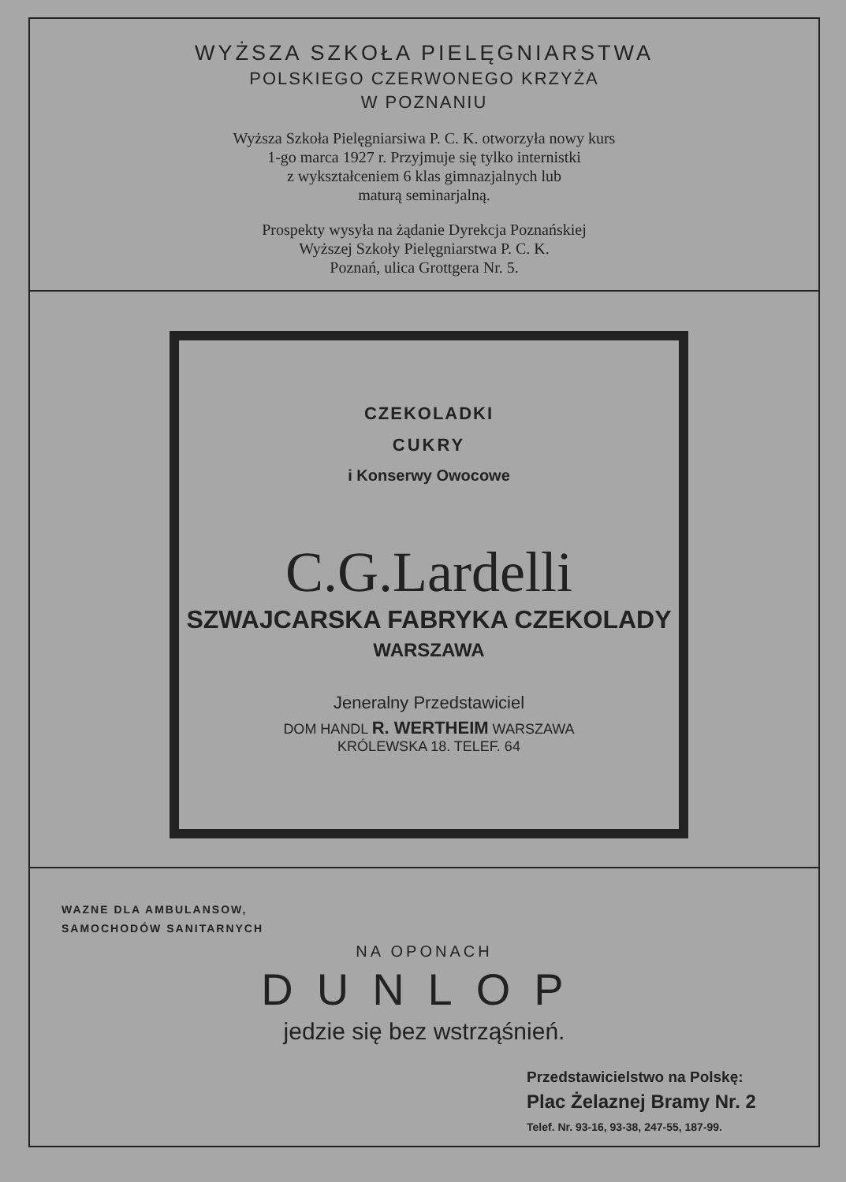WYŻSZA SZKOŁA PIELĘGNIARSTWA
POLSKIEGO CZERWONEGO KRZYŻA
W POZNANIU
Wyższa Szkoła Pielęgniarsiwa P. C. K. otworzyła nowy kurs
1-go marca 1927 r. Przyjmuje się tylko internistki
z wykształceniem 6 klas gimnazjalnych lub
maturą seminarjalną.
Prospekty wysyła na żądanie Dyrekcja Poznańskiej
Wyższej Szkoły Pielęgniarstwa P. C. K.
Poznań, ulica Grottgera Nr. 5.
CZEKOLADKI
CUKRY
i Konserwy Owocowe
C.G.Lardelli
SZWAJCARSKA FABRYKA CZEKOLADY
WARSZAWA
Jeneralny Przedstawiciel
DOM HANDL R. WERTHEIM WARSZAWA
KRÓLEWSKA 18. TELEF. 64
WAZNE DLA AMBULANSOW,
SAMOCHODÓW SANITARNYCH
NA OPONACH
DUNLOP
jedzie się bez wstrząśnień.
Przedstawicielstwo na Polskę:
Plac Żelaznej Bramy Nr. 2
Telef. Nr. 93-16, 93-38, 247-55, 187-99.